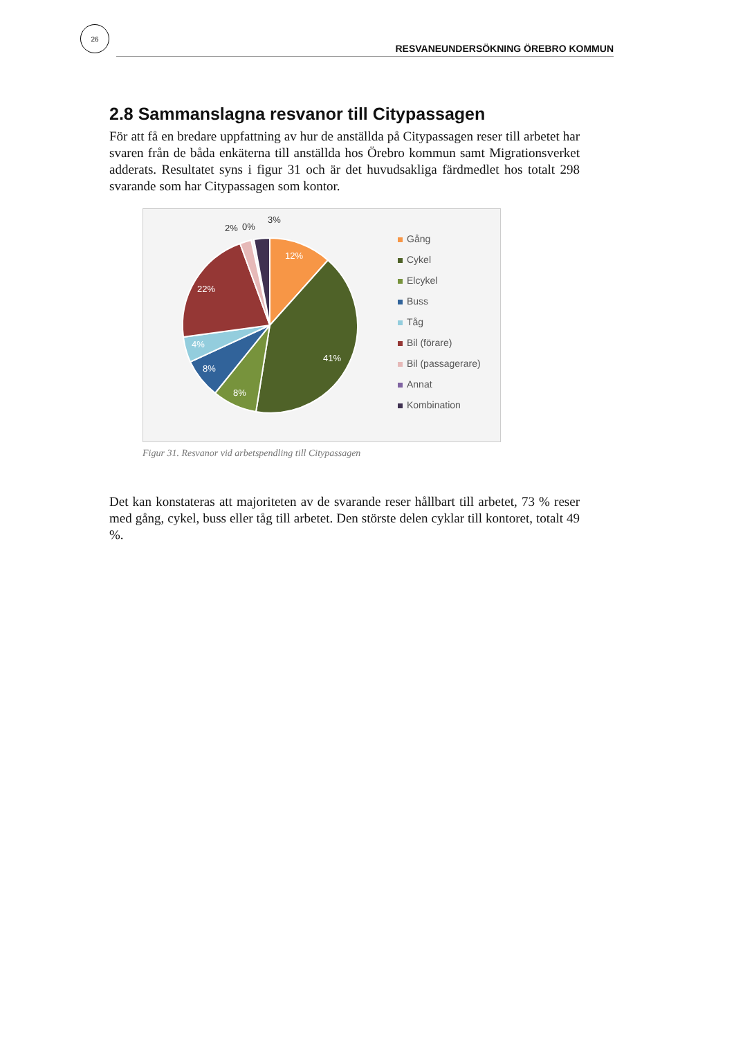26
RESVANEUNDERSÖKNING ÖREBRO KOMMUN
2.8 Sammanslagna resvanor till Citypassagen
För att få en bredare uppfattning av hur de anställda på Citypassagen reser till arbetet har svaren från de båda enkäterna till anställda hos Örebro kommun samt Migrationsverket adderats. Resultatet syns i figur 31 och är det huvudsakliga färdmedlet hos totalt 298 svarande som har Citypassagen som kontor.
12%
41%
8%
8%
4%
22%
2%
0%
3%
Gång
Cykel
Elcykel
Buss
Tåg
Bil (förare)
Bil (passagerare)
Annat
Kombination
Figur 31. Resvanor vid arbetspendling till Citypassagen
Det kan konstateras att majoriteten av de svarande reser hållbart till arbetet, 73 % reser med gång, cykel, buss eller tåg till arbetet. Den störste delen cyklar till kontoret, totalt 49 %.